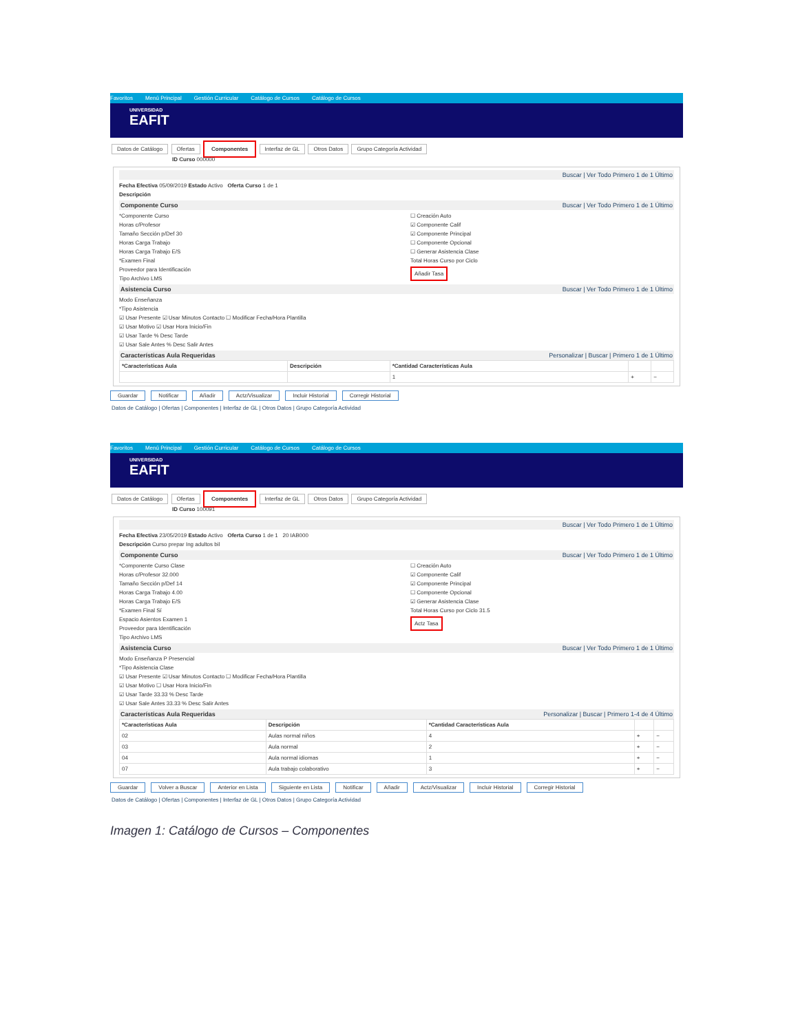Favoritos Menú Principal Gestión Curricular Catálogo de Cursos Catálogo de Cursos
UNIVERSIDAD
EAFIT
Datos de Catálogo Ofertas Componentes Interfaz de GL Otros Datos Grupo Categoría Actividad
ID Curso 000000
Buscar | Ver Todo Primero 1 de 1 Último
Fecha Efectiva 05/09/2019 Estado Activo Oferta Curso 1 de 1
Descripción
Componente Curso Buscar | Ver Todo Primero 1 de 1 Último
*Componente Curso
Horas c/Profesor
Tamaño Sección p/Def 30
Horas Carga Trabajo
Horas Carga Trabajo E/S
*Examen Final
Proveedor para Identificación
Tipo Archivo LMS
☐ Creación Auto
☑ Componente Calif
☑ Componente Principal
☐ Componente Opcional
☐ Generar Asistencia Clase
Total Horas Curso por Ciclo
Añadir Tasa
Asistencia Curso Buscar | Ver Todo Primero 1 de 1 Último
Modo Enseñanza
*Tipo Asistencia
☑ Usar Presente ☑ Usar Minutos Contacto ☐ Modificar Fecha/Hora Plantilla
☑ Usar Motivo ☑ Usar Hora Inicio/Fin
☑ Usar Tarde % Desc Tarde
☑ Usar Sale Antes % Desc Salir Antes
Características Aula Requeridas Personalizar | Buscar | Primero 1 de 1 Último
| *Características Aula | Descripción | *Cantidad Características Aula | | |
| --- | --- | --- | --- | --- |
| | | 1 | + | − |
Guardar Notificar Añadir Actz/Visualizar Incluir Historial Corregir Historial
Datos de Catálogo | Ofertas | Componentes | Interfaz de GL | Otros Datos | Grupo Categoría Actividad
Favoritos Menú Principal Gestión Curricular Catálogo de Cursos Catálogo de Cursos
UNIVERSIDAD
EAFIT
Datos de Catálogo Ofertas Componentes Interfaz de GL Otros Datos Grupo Categoría Actividad
ID Curso 100091
Buscar | Ver Todo Primero 1 de 1 Último
Fecha Efectiva 23/05/2019 Estado Activo Oferta Curso 1 de 1 20 IAB000
Descripción Curso prepar Ing adultos bil
Componente Curso Buscar | Ver Todo Primero 1 de 1 Último
*Componente Curso Clase
Horas c/Profesor 32.000
Tamaño Sección p/Def 14
Horas Carga Trabajo 4.00
Horas Carga Trabajo E/S
*Examen Final Sí
Espacio Asientos Examen 1
Proveedor para Identificación
Tipo Archivo LMS
☐ Creación Auto
☑ Componente Calif
☑ Componente Principal
☐ Componente Opcional
☑ Generar Asistencia Clase
Total Horas Curso por Ciclo 31.5
Actz Tasa
Asistencia Curso Buscar | Ver Todo Primero 1 de 1 Último
Modo Enseñanza P Presencial
*Tipo Asistencia Clase
☑ Usar Presente ☑ Usar Minutos Contacto ☐ Modificar Fecha/Hora Plantilla
☑ Usar Motivo ☐ Usar Hora Inicio/Fin
☑ Usar Tarde 33.33 % Desc Tarde
☑ Usar Sale Antes 33.33 % Desc Salir Antes
Características Aula Requeridas Personalizar | Buscar | Primero 1-4 de 4 Último
| *Características Aula | Descripción | *Cantidad Características Aula | | |
| --- | --- | --- | --- | --- |
| 02 | Aulas normal niños | 4 | + | − |
| 03 | Aula normal | 2 | + | − |
| 04 | Aula normal idiomas | 1 | + | − |
| 07 | Aula trabajo colaborativo | 3 | + | − |
Guardar Volver a Buscar Anterior en Lista Siguiente en Lista Notificar Añadir Actz/Visualizar Incluir Historial Corregir Historial
Datos de Catálogo | Ofertas | Componentes | Interfaz de GL | Otros Datos | Grupo Categoría Actividad
Imagen 1: Catálogo de Cursos – Componentes